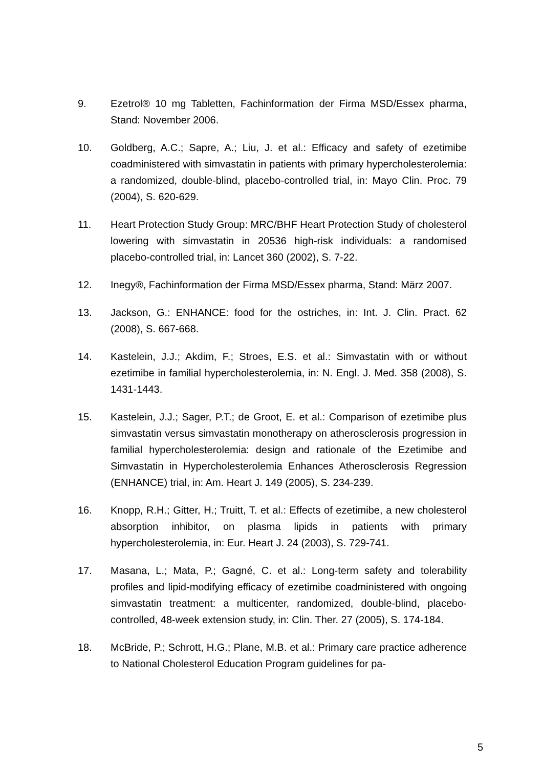9. Ezetrol® 10 mg Tabletten, Fachinformation der Firma MSD/Essex pharma, Stand: November 2006.
10. Goldberg, A.C.; Sapre, A.; Liu, J. et al.: Efficacy and safety of ezetimibe coadministered with simvastatin in patients with primary hypercholesterolemia: a randomized, double-blind, placebo-controlled trial, in: Mayo Clin. Proc. 79 (2004), S. 620-629.
11. Heart Protection Study Group: MRC/BHF Heart Protection Study of cholesterol lowering with simvastatin in 20536 high-risk individuals: a randomised placebo-controlled trial, in: Lancet 360 (2002), S. 7-22.
12. Inegy®, Fachinformation der Firma MSD/Essex pharma, Stand: März 2007.
13. Jackson, G.: ENHANCE: food for the ostriches, in: Int. J. Clin. Pract. 62 (2008), S. 667-668.
14. Kastelein, J.J.; Akdim, F.; Stroes, E.S. et al.: Simvastatin with or without ezetimibe in familial hypercholesterolemia, in: N. Engl. J. Med. 358 (2008), S. 1431-1443.
15. Kastelein, J.J.; Sager, P.T.; de Groot, E. et al.: Comparison of ezetimibe plus simvastatin versus simvastatin monotherapy on atherosclerosis progression in familial hypercholesterolemia: design and rationale of the Ezetimibe and Simvastatin in Hypercholesterolemia Enhances Atherosclerosis Regression (ENHANCE) trial, in: Am. Heart J. 149 (2005), S. 234-239.
16. Knopp, R.H.; Gitter, H.; Truitt, T. et al.: Effects of ezetimibe, a new cholesterol absorption inhibitor, on plasma lipids in patients with primary hypercholesterolemia, in: Eur. Heart J. 24 (2003), S. 729-741.
17. Masana, L.; Mata, P.; Gagné, C. et al.: Long-term safety and tolerability profiles and lipid-modifying efficacy of ezetimibe coadministered with ongoing simvastatin treatment: a multicenter, randomized, double-blind, placebo-controlled, 48-week extension study, in: Clin. Ther. 27 (2005), S. 174-184.
18. McBride, P.; Schrott, H.G.; Plane, M.B. et al.: Primary care practice adherence to National Cholesterol Education Program guidelines for pa-
5